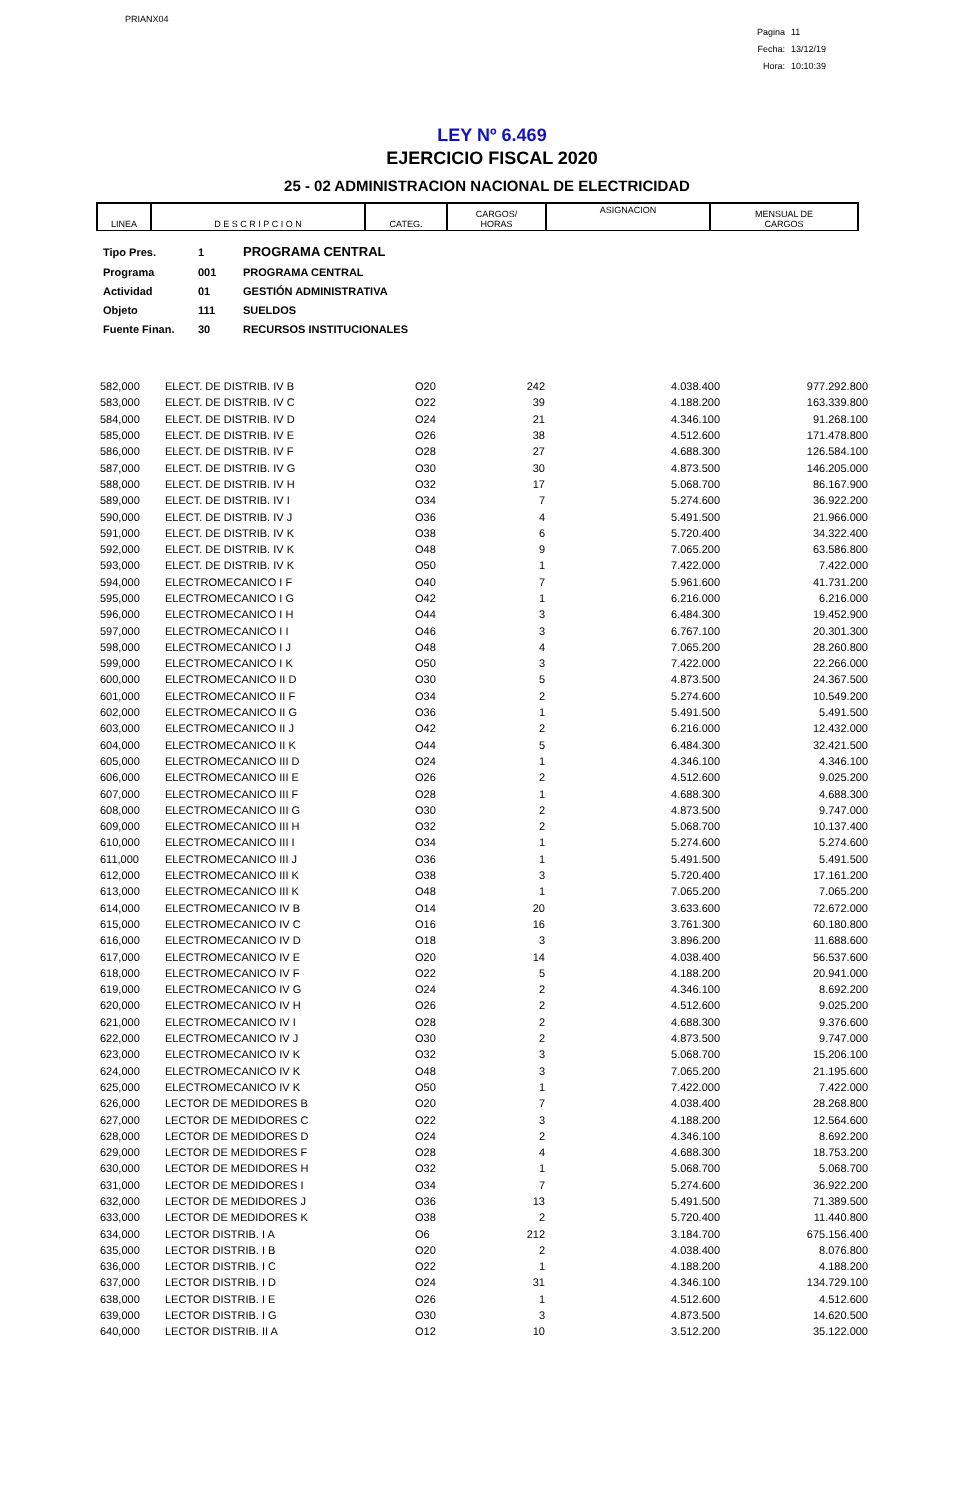PRIANX04
Pagina 11
Fecha: 13/12/19
Hora: 10:10:39
LEY Nº 6.469
EJERCICIO FISCAL 2020
25 - 02 ADMINISTRACION NACIONAL DE ELECTRICIDAD
| LINEA | D E S C R I P C I O N | CATEG. | CARGOS/ HORAS | ASIGNACION | MENSUAL DE CARGOS |
| Tipo Pres. | 1 | PROGRAMA CENTRAL |
| Programa | 001 | PROGRAMA CENTRAL |
| Actividad | 01 | GESTIÓN ADMINISTRATIVA |
| Objeto | 111 | SUELDOS |
| Fuente Finan. | 30 | RECURSOS INSTITUCIONALES |
| 582,000 | ELECT. DE DISTRIB. IV B | O20 | 242 | 4.038.400 | 977.292.800 |
| 583,000 | ELECT. DE DISTRIB. IV C | O22 | 39 | 4.188.200 | 163.339.800 |
| 584,000 | ELECT. DE DISTRIB. IV D | O24 | 21 | 4.346.100 | 91.268.100 |
| 585,000 | ELECT. DE DISTRIB. IV E | O26 | 38 | 4.512.600 | 171.478.800 |
| 586,000 | ELECT. DE DISTRIB. IV F | O28 | 27 | 4.688.300 | 126.584.100 |
| 587,000 | ELECT. DE DISTRIB. IV G | O30 | 30 | 4.873.500 | 146.205.000 |
| 588,000 | ELECT. DE DISTRIB. IV H | O32 | 17 | 5.068.700 | 86.167.900 |
| 589,000 | ELECT. DE DISTRIB. IV I | O34 | 7 | 5.274.600 | 36.922.200 |
| 590,000 | ELECT. DE DISTRIB. IV J | O36 | 4 | 5.491.500 | 21.966.000 |
| 591,000 | ELECT. DE DISTRIB. IV K | O38 | 6 | 5.720.400 | 34.322.400 |
| 592,000 | ELECT. DE DISTRIB. IV K | O48 | 9 | 7.065.200 | 63.586.800 |
| 593,000 | ELECT. DE DISTRIB. IV K | O50 | 1 | 7.422.000 | 7.422.000 |
| 594,000 | ELECTROMECANICO I F | O40 | 7 | 5.961.600 | 41.731.200 |
| 595,000 | ELECTROMECANICO I G | O42 | 1 | 6.216.000 | 6.216.000 |
| 596,000 | ELECTROMECANICO I H | O44 | 3 | 6.484.300 | 19.452.900 |
| 597,000 | ELECTROMECANICO I I | O46 | 3 | 6.767.100 | 20.301.300 |
| 598,000 | ELECTROMECANICO I J | O48 | 4 | 7.065.200 | 28.260.800 |
| 599,000 | ELECTROMECANICO I K | O50 | 3 | 7.422.000 | 22.266.000 |
| 600,000 | ELECTROMECANICO II D | O30 | 5 | 4.873.500 | 24.367.500 |
| 601,000 | ELECTROMECANICO II F | O34 | 2 | 5.274.600 | 10.549.200 |
| 602,000 | ELECTROMECANICO II G | O36 | 1 | 5.491.500 | 5.491.500 |
| 603,000 | ELECTROMECANICO II J | O42 | 2 | 6.216.000 | 12.432.000 |
| 604,000 | ELECTROMECANICO II K | O44 | 5 | 6.484.300 | 32.421.500 |
| 605,000 | ELECTROMECANICO III D | O24 | 1 | 4.346.100 | 4.346.100 |
| 606,000 | ELECTROMECANICO III E | O26 | 2 | 4.512.600 | 9.025.200 |
| 607,000 | ELECTROMECANICO III F | O28 | 1 | 4.688.300 | 4.688.300 |
| 608,000 | ELECTROMECANICO III G | O30 | 2 | 4.873.500 | 9.747.000 |
| 609,000 | ELECTROMECANICO III H | O32 | 2 | 5.068.700 | 10.137.400 |
| 610,000 | ELECTROMECANICO III I | O34 | 1 | 5.274.600 | 5.274.600 |
| 611,000 | ELECTROMECANICO III J | O36 | 1 | 5.491.500 | 5.491.500 |
| 612,000 | ELECTROMECANICO III K | O38 | 3 | 5.720.400 | 17.161.200 |
| 613,000 | ELECTROMECANICO III K | O48 | 1 | 7.065.200 | 7.065.200 |
| 614,000 | ELECTROMECANICO IV B | O14 | 20 | 3.633.600 | 72.672.000 |
| 615,000 | ELECTROMECANICO IV C | O16 | 16 | 3.761.300 | 60.180.800 |
| 616,000 | ELECTROMECANICO IV D | O18 | 3 | 3.896.200 | 11.688.600 |
| 617,000 | ELECTROMECANICO IV E | O20 | 14 | 4.038.400 | 56.537.600 |
| 618,000 | ELECTROMECANICO IV F | O22 | 5 | 4.188.200 | 20.941.000 |
| 619,000 | ELECTROMECANICO IV G | O24 | 2 | 4.346.100 | 8.692.200 |
| 620,000 | ELECTROMECANICO IV H | O26 | 2 | 4.512.600 | 9.025.200 |
| 621,000 | ELECTROMECANICO IV I | O28 | 2 | 4.688.300 | 9.376.600 |
| 622,000 | ELECTROMECANICO IV J | O30 | 2 | 4.873.500 | 9.747.000 |
| 623,000 | ELECTROMECANICO IV K | O32 | 3 | 5.068.700 | 15.206.100 |
| 624,000 | ELECTROMECANICO IV K | O48 | 3 | 7.065.200 | 21.195.600 |
| 625,000 | ELECTROMECANICO IV K | O50 | 1 | 7.422.000 | 7.422.000 |
| 626,000 | LECTOR DE MEDIDORES B | O20 | 7 | 4.038.400 | 28.268.800 |
| 627,000 | LECTOR DE MEDIDORES C | O22 | 3 | 4.188.200 | 12.564.600 |
| 628,000 | LECTOR DE MEDIDORES D | O24 | 2 | 4.346.100 | 8.692.200 |
| 629,000 | LECTOR DE MEDIDORES F | O28 | 4 | 4.688.300 | 18.753.200 |
| 630,000 | LECTOR DE MEDIDORES H | O32 | 1 | 5.068.700 | 5.068.700 |
| 631,000 | LECTOR DE MEDIDORES I | O34 | 7 | 5.274.600 | 36.922.200 |
| 632,000 | LECTOR DE MEDIDORES J | O36 | 13 | 5.491.500 | 71.389.500 |
| 633,000 | LECTOR DE MEDIDORES K | O38 | 2 | 5.720.400 | 11.440.800 |
| 634,000 | LECTOR DISTRIB. I A | O6 | 212 | 3.184.700 | 675.156.400 |
| 635,000 | LECTOR DISTRIB. I B | O20 | 2 | 4.038.400 | 8.076.800 |
| 636,000 | LECTOR DISTRIB. I C | O22 | 1 | 4.188.200 | 4.188.200 |
| 637,000 | LECTOR DISTRIB. I D | O24 | 31 | 4.346.100 | 134.729.100 |
| 638,000 | LECTOR DISTRIB. I E | O26 | 1 | 4.512.600 | 4.512.600 |
| 639,000 | LECTOR DISTRIB. I G | O30 | 3 | 4.873.500 | 14.620.500 |
| 640,000 | LECTOR DISTRIB. II A | O12 | 10 | 3.512.200 | 35.122.000 |